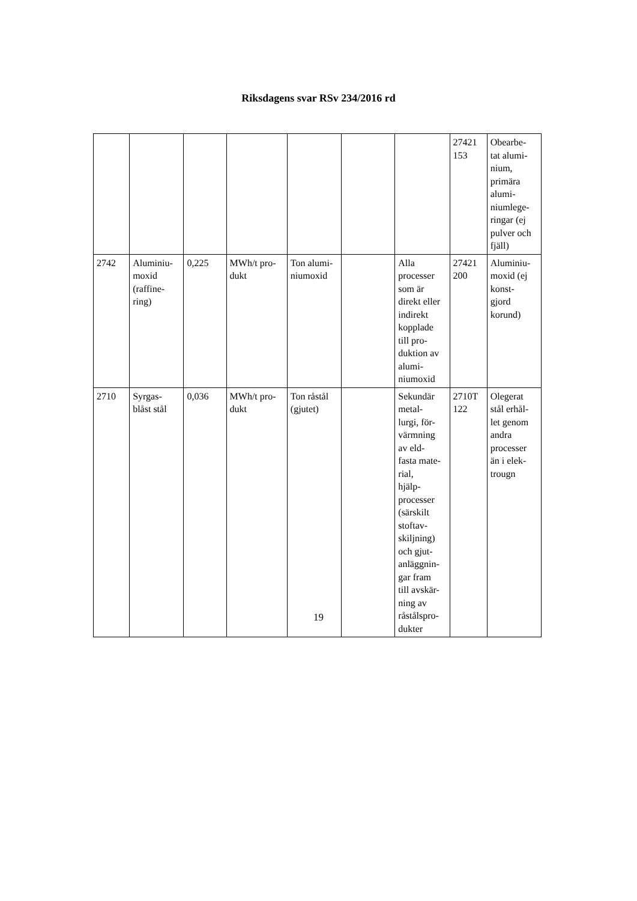Riksdagens svar RSv 234/2016 rd
| | | | | | | | 27421 153 | Obearbe- tat alumi- nium, primära alumi- niumlege- ringar (ej pulver och fjäll) |
| 2742 | Aluminiu- moxid (raffine- ring) | 0,225 | MWh/t pro- dukt | Ton alumi- niumoxid | | Alla processer som är direkt eller indirekt kopplade till pro- duktion av alumi- niumoxid | 27421 200 | Aluminiu- moxid (ej konst- gjord korund) |
| 2710 | Syrgas- blåst stål | 0,036 | MWh/t pro- dukt | Ton råstål (gjutet) | | Sekundär metal- lurgi, för- värmning av eld- fasta mate- rial, hjälp- processer (särskilt stoftav- skiljning) och gjut- anläggnin- gar fram till avskär- ning av råstålspro- dukter | 2710T 122 | Olegerat stål erhål- let genom andra processer än i elek- trougn |
19